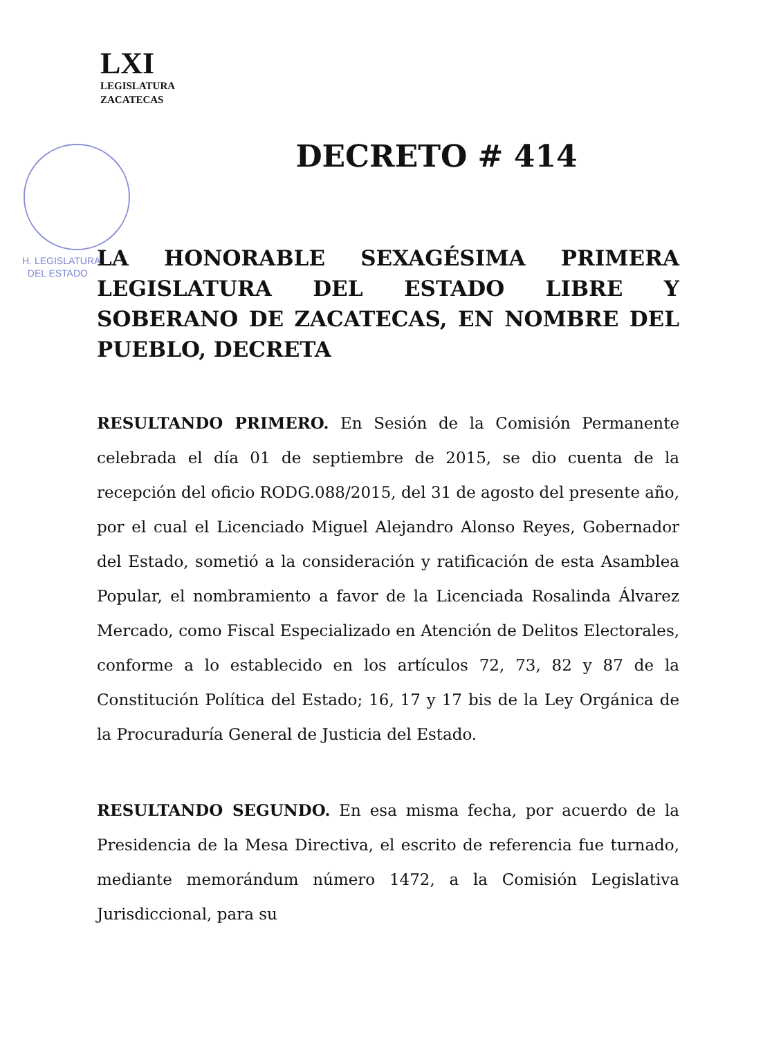LXI
LEGISLATURA
ZACATECAS
DECRETO # 414
H. LEGISLATURA
DEL ESTADO
LA HONORABLE SEXAGÉSIMA PRIMERA LEGISLATURA DEL ESTADO LIBRE Y SOBERANO DE ZACATECAS, EN NOMBRE DEL PUEBLO, DECRETA
RESULTANDO PRIMERO. En Sesión de la Comisión Permanente celebrada el día 01 de septiembre de 2015, se dio cuenta de la recepción del oficio RODG.088/2015, del 31 de agosto del presente año, por el cual el Licenciado Miguel Alejandro Alonso Reyes, Gobernador del Estado, sometió a la consideración y ratificación de esta Asamblea Popular, el nombramiento a favor de la Licenciada Rosalinda Álvarez Mercado, como Fiscal Especializado en Atención de Delitos Electorales, conforme a lo establecido en los artículos 72, 73, 82 y 87 de la Constitución Política del Estado; 16, 17 y 17 bis de la Ley Orgánica de la Procuraduría General de Justicia del Estado.
RESULTANDO SEGUNDO. En esa misma fecha, por acuerdo de la Presidencia de la Mesa Directiva, el escrito de referencia fue turnado, mediante memorándum número 1472, a la Comisión Legislativa Jurisdiccional, para su